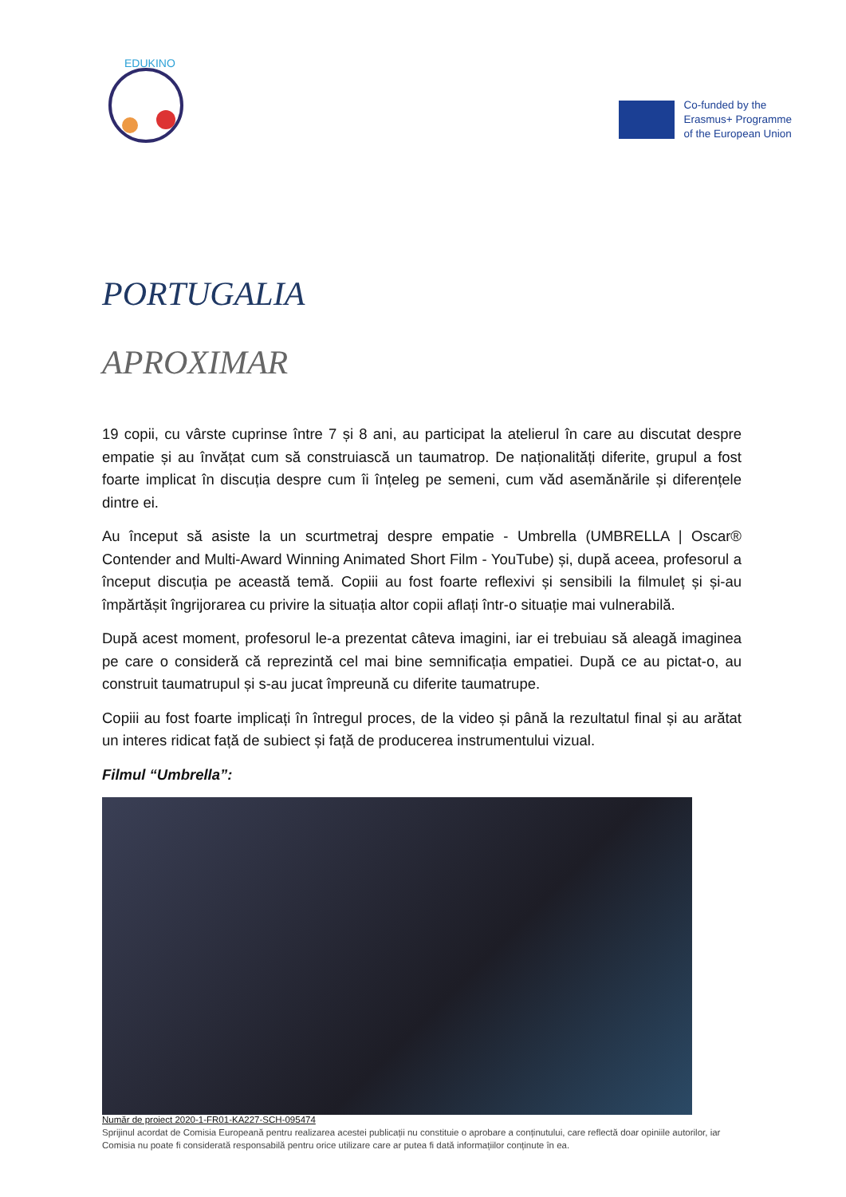EDUKINO
Co-funded by the
Erasmus+ Programme
of the European Union
PORTUGALIA
APROXIMAR
19 copii, cu vârste cuprinse între 7 și 8 ani, au participat la atelierul în care au discutat despre empatie și au învățat cum să construiască un taumatrop. De naționalități diferite, grupul a fost foarte implicat în discuția despre cum îi înțeleg pe semeni, cum văd asemănările și diferențele dintre ei.
Au început să asiste la un scurtmetraj despre empatie - Umbrella (UMBRELLA | Oscar® Contender and Multi-Award Winning Animated Short Film - YouTube) și, după aceea, profesorul a început discuția pe această temă. Copiii au fost foarte reflexivi și sensibili la filmuleț și și-au împărtășit îngrijorarea cu privire la situația altor copii aflați într-o situație mai vulnerabilă.
După acest moment, profesorul le-a prezentat câteva imagini, iar ei trebuiau să aleagă imaginea pe care o consideră că reprezintă cel mai bine semnificația empatiei. După ce au pictat-o, au construit taumatrupul și s-au jucat împreună cu diferite taumatrupe.
Copiii au fost foarte implicați în întregul proces, de la video și până la rezultatul final și au arătat un interes ridicat față de subiect și față de producerea instrumentului vizual.
Filmul “Umbrella”:
Număr de proiect 2020-1-FR01-KA227-SCH-095474
Sprijinul acordat de Comisia Europeană pentru realizarea acestei publicații nu constituie o aprobare a conținutului, care reflectă doar opiniile autorilor, iar Comisia nu poate fi considerată responsabilă pentru orice utilizare care ar putea fi dată informațiilor conținute în ea.